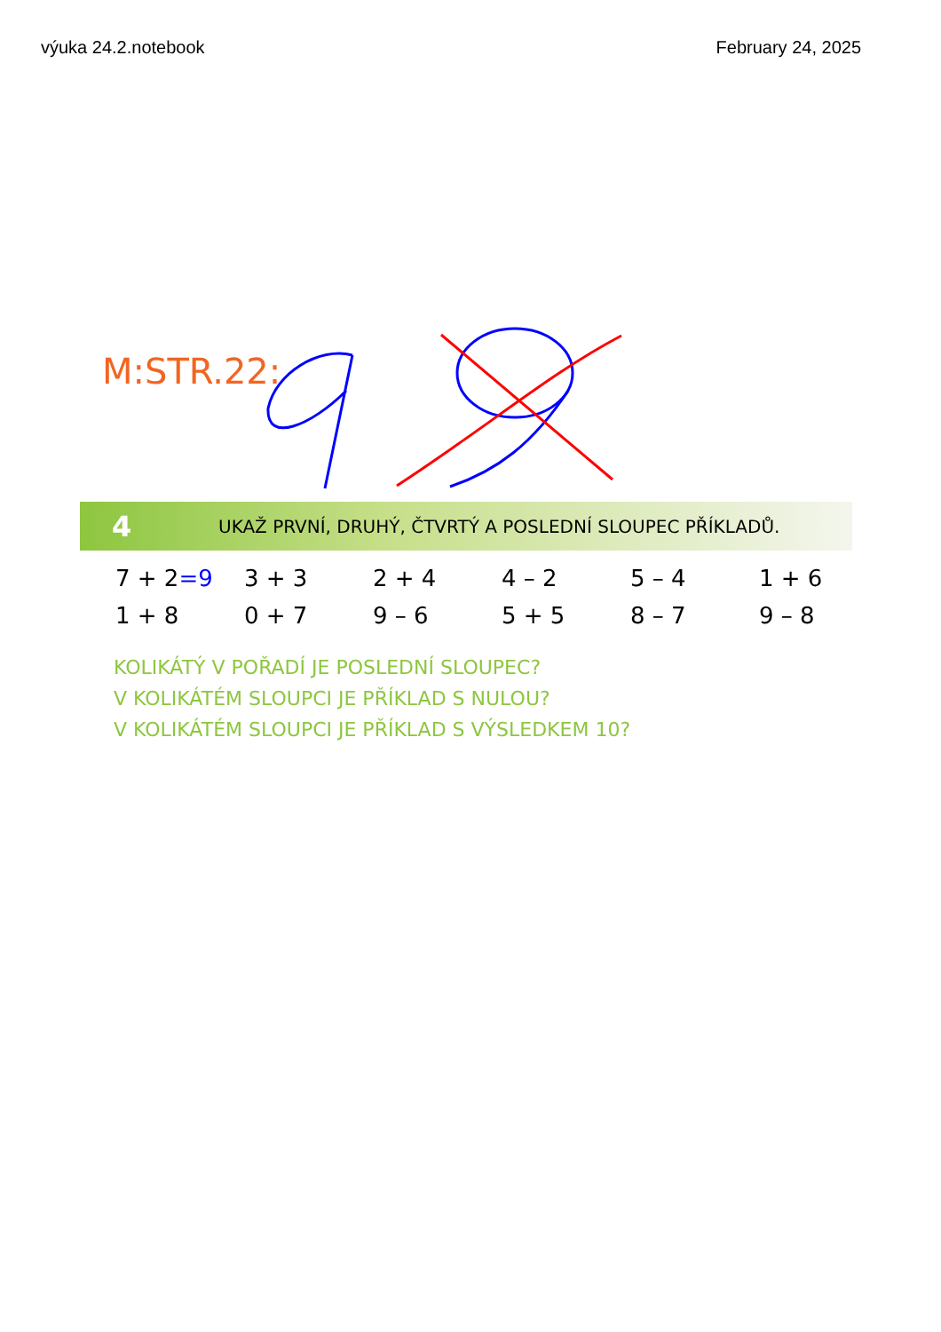výuka 24.2.notebook February 24, 2025
M:STR.22:
4 UKAŽ PRVNÍ, DRUHÝ, ČTVRTÝ A POSLEDNÍ SLOUPEC PŘÍKLADŮ.
| 7 + 2 =9 | 3 + 3 | 2 + 4 | 4 – 2 | 5 – 4 | 1 + 6 |
| 1 + 8 | 0 + 7 | 9 – 6 | 5 + 5 | 8 – 7 | 9 – 8 |
KOLIKÁTÝ V POŘADÍ JE POSLEDNÍ SLOUPEC?
V KOLIKÁTÉM SLOUPCI JE PŘÍKLAD S NULOU?
V KOLIKÁTÉM SLOUPCI JE PŘÍKLAD S VÝSLEDKEM 10?